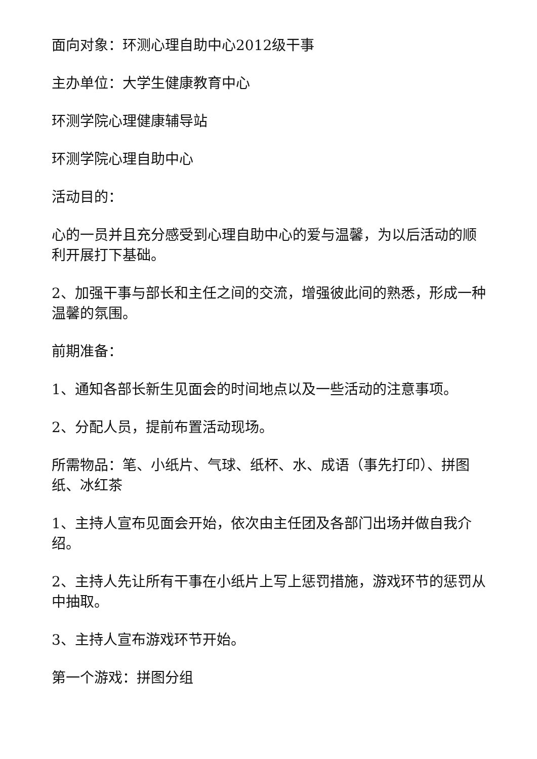面向对象：环测心理自助中心2012级干事
主办单位：大学生健康教育中心
环测学院心理健康辅导站
环测学院心理自助中心
活动目的：
心的一员并且充分感受到心理自助中心的爱与温馨，为以后活动的顺利开展打下基础。
2、加强干事与部长和主任之间的交流，增强彼此间的熟悉，形成一种温馨的氛围。
前期准备：
1、通知各部长新生见面会的时间地点以及一些活动的注意事项。
2、分配人员，提前布置活动现场。
所需物品：笔、小纸片、气球、纸杯、水、成语（事先打印）、拼图纸、冰红茶
1、主持人宣布见面会开始，依次由主任团及各部门出场并做自我介绍。
2、主持人先让所有干事在小纸片上写上惩罚措施，游戏环节的惩罚从中抽取。
3、主持人宣布游戏环节开始。
第一个游戏：拼图分组